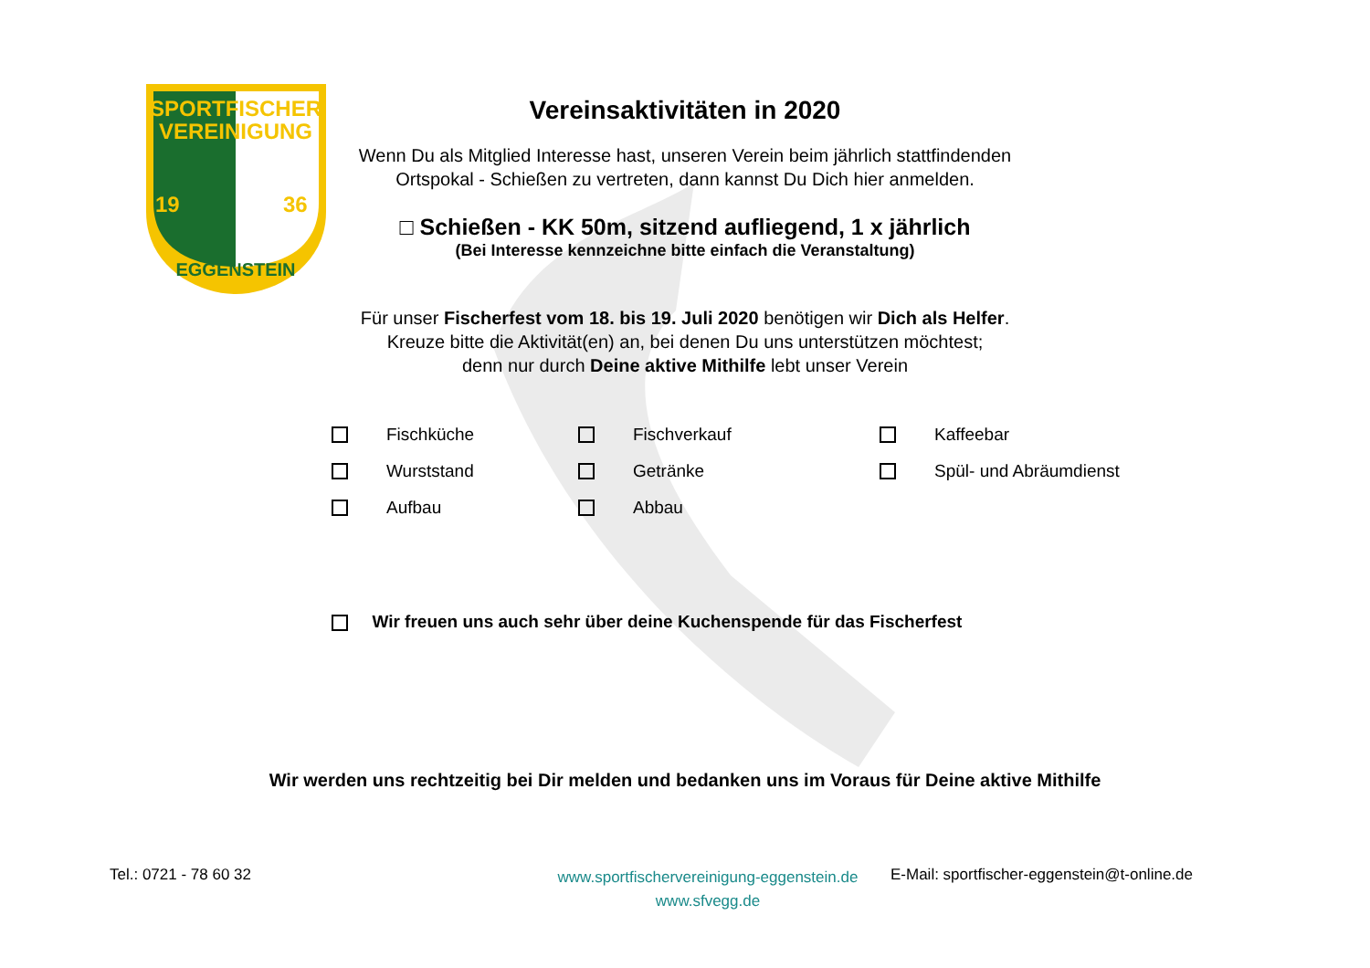SPORTFISCHER
VEREINIGUNG
19
36
EGGENSTEIN
Vereinsaktivitäten in 2020
Wenn Du als Mitglied Interesse hast, unseren Verein beim jährlich stattfindenden Ortspokal - Schießen zu vertreten, dann kannst Du Dich hier anmelden.
□ Schießen - KK 50m, sitzend aufliegend, 1 x jährlich
(Bei Interesse kennzeichne bitte einfach die Veranstaltung)
Für unser Fischerfest vom 18. bis 19. Juli 2020 benötigen wir Dich als Helfer.
Kreuze bitte die Aktivität(en) an, bei denen Du uns unterstützen möchtest;
denn nur durch Deine aktive Mithilfe lebt unser Verein
Fischküche Fischverkauf Kaffeebar Wurststand Getränke Spül- und Abräumdienst Aufbau Abbau
Wir freuen uns auch sehr über deine Kuchenspende für das Fischerfest
Wir werden uns rechtzeitig bei Dir melden und bedanken uns im Voraus für Deine aktive Mithilfe
Tel.: 0721 - 78 60 32
www.sportfischervereinigung-eggenstein.de
www.sfvegg.de
E-Mail: sportfischer-eggenstein@t-online.de